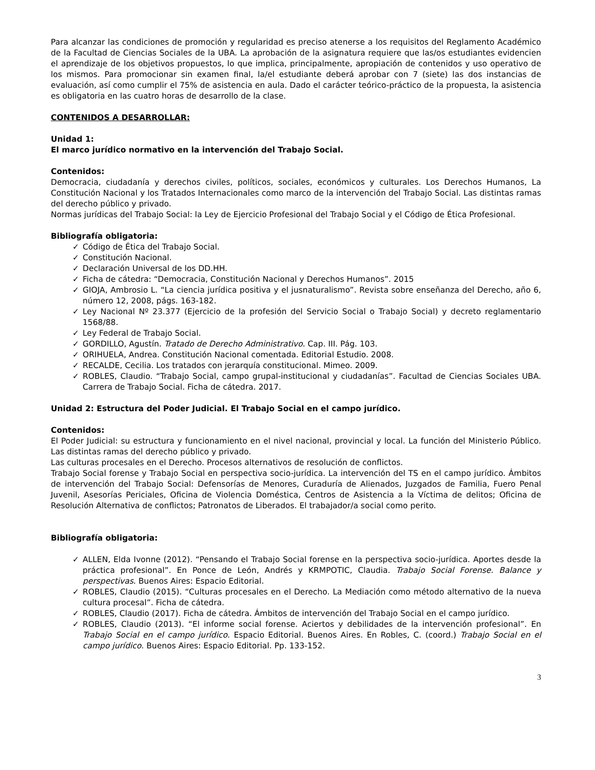Para alcanzar las condiciones de promoción y regularidad es preciso atenerse a los requisitos del Reglamento Académico de la Facultad de Ciencias Sociales de la UBA. La aprobación de la asignatura requiere que las/os estudiantes evidencien el aprendizaje de los objetivos propuestos, lo que implica, principalmente, apropiación de contenidos y uso operativo de los mismos. Para promocionar sin examen final, la/el estudiante deberá aprobar con 7 (siete) las dos instancias de evaluación, así como cumplir el 75% de asistencia en aula. Dado el carácter teórico-práctico de la propuesta, la asistencia es obligatoria en las cuatro horas de desarrollo de la clase.
CONTENIDOS A DESARROLLAR:
Unidad 1:
El marco jurídico normativo en la intervención del Trabajo Social.
Contenidos:
Democracia, ciudadanía y derechos civiles, políticos, sociales, económicos y culturales. Los Derechos Humanos, La Constitución Nacional y los Tratados Internacionales como marco de la intervención del Trabajo Social. Las distintas ramas del derecho público y privado.
Normas jurídicas del Trabajo Social: la Ley de Ejercicio Profesional del Trabajo Social y el Código de Ética Profesional.
Bibliografía obligatoria:
✓ Código de Ética del Trabajo Social.
✓ Constitución Nacional.
✓ Declaración Universal de los DD.HH.
✓ Ficha de cátedra: “Democracia, Constitución Nacional y Derechos Humanos”. 2015
✓ GIOJA, Ambrosio L. “La ciencia jurídica positiva y el jusnaturalismo”. Revista sobre enseñanza del Derecho, año 6, número 12, 2008, págs. 163-182.
✓ Ley Nacional Nº 23.377 (Ejercicio de la profesión del Servicio Social o Trabajo Social) y decreto reglamentario 1568/88.
✓ Ley Federal de Trabajo Social.
✓ GORDILLO, Agustín. Tratado de Derecho Administrativo. Cap. III. Pág. 103.
✓ ORIHUELA, Andrea. Constitución Nacional comentada. Editorial Estudio. 2008.
✓ RECALDE, Cecilia. Los tratados con jerarquía constitucional. Mimeo. 2009.
✓ ROBLES, Claudio. “Trabajo Social, campo grupal-institucional y ciudadanías”. Facultad de Ciencias Sociales UBA. Carrera de Trabajo Social. Ficha de cátedra. 2017.
Unidad 2: Estructura del Poder Judicial. El Trabajo Social en el campo jurídico.
Contenidos:
El Poder Judicial: su estructura y funcionamiento en el nivel nacional, provincial y local. La función del Ministerio Público. Las distintas ramas del derecho público y privado.
Las culturas procesales en el Derecho. Procesos alternativos de resolución de conflictos.
Trabajo Social forense y Trabajo Social en perspectiva socio-jurídica. La intervención del TS en el campo jurídico. Ámbitos de intervención del Trabajo Social: Defensorías de Menores, Curaduría de Alienados, Juzgados de Familia, Fuero Penal Juvenil, Asesorías Periciales, Oficina de Violencia Doméstica, Centros de Asistencia a la Víctima de delitos; Oficina de Resolución Alternativa de conflictos; Patronatos de Liberados. El trabajador/a social como perito.
Bibliografía obligatoria:
✓ ALLEN, Elda Ivonne (2012). “Pensando el Trabajo Social forense en la perspectiva socio-jurídica. Aportes desde la práctica profesional”. En Ponce de León, Andrés y KRMPOTIC, Claudia. Trabajo Social Forense. Balance y perspectivas. Buenos Aires: Espacio Editorial.
✓ ROBLES, Claudio (2015). “Culturas procesales en el Derecho. La Mediación como método alternativo de la nueva cultura procesal”. Ficha de cátedra.
✓ ROBLES, Claudio (2017). Ficha de cátedra. Ámbitos de intervención del Trabajo Social en el campo jurídico.
✓ ROBLES, Claudio (2013). “El informe social forense. Aciertos y debilidades de la intervención profesional”. En Trabajo Social en el campo jurídico. Espacio Editorial. Buenos Aires. En Robles, C. (coord.) Trabajo Social en el campo jurídico. Buenos Aires: Espacio Editorial. Pp. 133-152.
3